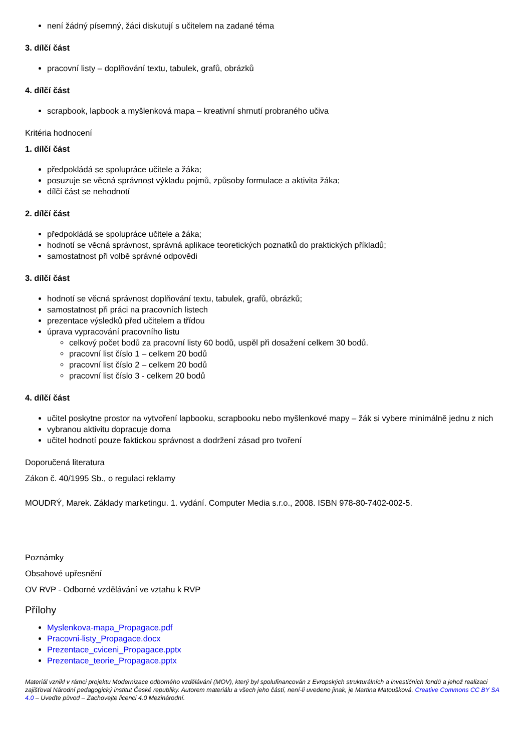není žádný písemný, žáci diskutují s učitelem na zadané téma
3. dílčí část
pracovní listy – doplňování textu, tabulek, grafů, obrázků
4. dílčí část
scrapbook, lapbook a myšlenková mapa – kreativní shrnutí probraného učiva
Kritéria hodnocení
1. dílčí část
předpokládá se spolupráce učitele a žáka;
posuzuje se věcná správnost výkladu pojmů, způsoby formulace a aktivita žáka;
dílčí část se nehodnotí
2. dílčí část
předpokládá se spolupráce učitele a žáka;
hodnotí se věcná správnost, správná aplikace teoretických poznatků do praktických příkladů;
samostatnost při volbě správné odpovědi
3. dílčí část
hodnotí se věcná správnost doplňování textu, tabulek, grafů, obrázků;
samostatnost při práci na pracovních listech
prezentace výsledků před učitelem a třídou
úprava vypracování pracovního listu
celkový počet bodů za pracovní listy 60 bodů, uspěl při dosažení celkem 30 bodů.
pracovní list číslo 1 – celkem 20 bodů
pracovní list číslo 2 – celkem 20 bodů
pracovní list číslo 3 - celkem 20 bodů
4. dílčí část
učitel poskytne prostor na vytvoření lapbooku, scrapbooku nebo myšlenkové mapy – žák si vybere minimálně jednu z nich
vybranou aktivitu dopracuje doma
učitel hodnotí pouze faktickou správnost a dodržení zásad pro tvoření
Doporučená literatura
Zákon č. 40/1995 Sb., o regulaci reklamy
MOUDRÝ, Marek. Základy marketingu. 1. vydání. Computer Media s.r.o., 2008. ISBN 978-80-7402-002-5.
Poznámky
Obsahové upřesnění
OV RVP - Odborné vzdělávání ve vztahu k RVP
Přílohy
Myslenkova-mapa_Propagace.pdf
Pracovni-listy_Propagace.docx
Prezentace_cviceni_Propagace.pptx
Prezentace_teorie_Propagace.pptx
Materiál vznikl v rámci projektu Modernizace odborného vzdělávání (MOV), který byl spolufinancován z Evropských strukturálních a investičních fondů a jehož realizaci zajišťoval Národní pedagogický institut České republiky. Autorem materiálu a všech jeho částí, není-li uvedeno jinak, je Martina Matoušková. Creative Commons CC BY SA 4.0 – Uveďte původ – Zachovejte licenci 4.0 Mezinárodní.